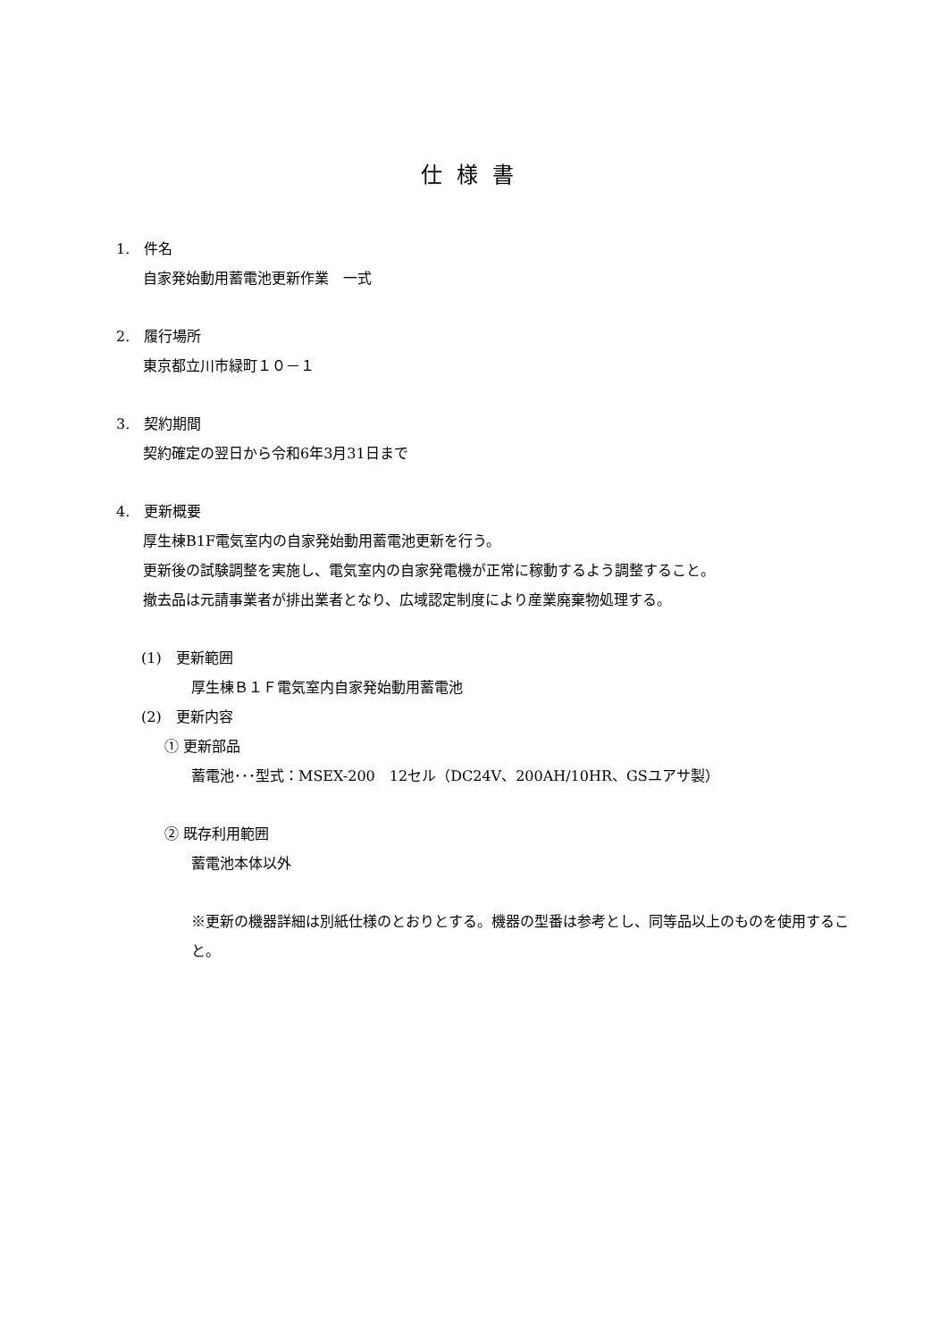仕様書
1.　件名
自家発始動用蓄電池更新作業　一式
2.　履行場所
東京都立川市緑町１０－１
3.　契約期間
契約確定の翌日から令和6年3月31日まで
4.　更新概要
厚生棟B1F電気室内の自家発始動用蓄電池更新を行う。
更新後の試験調整を実施し、電気室内の自家発電機が正常に稼動するよう調整すること。
撤去品は元請事業者が排出業者となり、広域認定制度により産業廃棄物処理する。
(1)　更新範囲
厚生棟Ｂ１Ｆ電気室内自家発始動用蓄電池
(2)　更新内容
① 更新部品
蓄電池･･･型式：MSEX-200　12セル（DC24V、200AH/10HR、GSユアサ製）
② 既存利用範囲
蓄電池本体以外
※更新の機器詳細は別紙仕様のとおりとする。機器の型番は参考とし、同等品以上のものを使用すること。